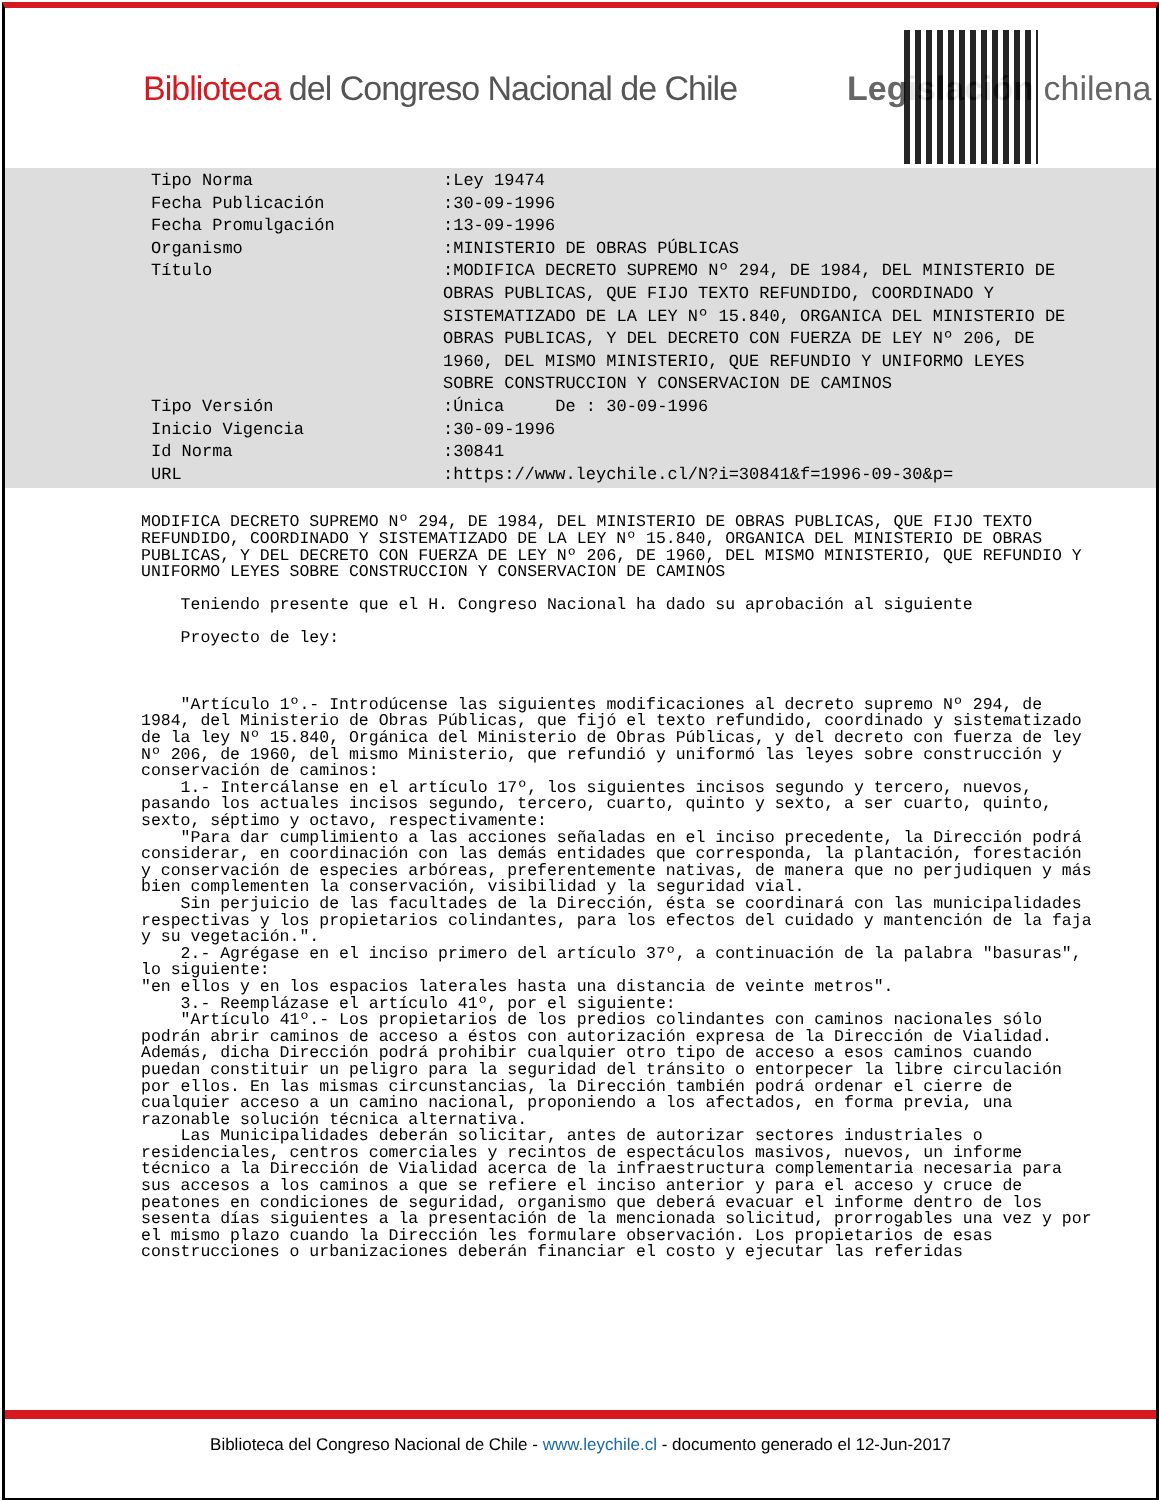Biblioteca del Congreso Nacional de Chile Legislación chilena
Tipo Norma :Ley 19474
Fecha Publicación :30-09-1996
Fecha Promulgación :13-09-1996
Organismo :MINISTERIO DE OBRAS PÚBLICAS
Título :MODIFICA DECRETO SUPREMO Nº 294, DE 1984, DEL MINISTERIO DE OBRAS PUBLICAS, QUE FIJO TEXTO REFUNDIDO, COORDINADO Y SISTEMATIZADO DE LA LEY Nº 15.840, ORGANICA DEL MINISTERIO DE OBRAS PUBLICAS, Y DEL DECRETO CON FUERZA DE LEY Nº 206, DE 1960, DEL MISMO MINISTERIO, QUE REFUNDIO Y UNIFORMO LEYES SOBRE CONSTRUCCION Y CONSERVACION DE CAMINOS
Tipo Versión :Única De : 30-09-1996
Inicio Vigencia :30-09-1996
Id Norma :30841
URL :https://www.leychile.cl/N?i=30841&f=1996-09-30&p=
MODIFICA DECRETO SUPREMO Nº 294, DE 1984, DEL MINISTERIO DE OBRAS PUBLICAS, QUE FIJO TEXTO REFUNDIDO, COORDINADO Y SISTEMATIZADO DE LA LEY Nº 15.840, ORGANICA DEL MINISTERIO DE OBRAS PUBLICAS, Y DEL DECRETO CON FUERZA DE LEY Nº 206, DE 1960, DEL MISMO MINISTERIO, QUE REFUNDIO Y UNIFORMO LEYES SOBRE CONSTRUCCION Y CONSERVACION DE CAMINOS Teniendo presente que el H. Congreso Nacional ha dado su aprobación al siguiente Proyecto de ley: "Artículo 1º.- Introdúcense las siguientes modificaciones al decreto supremo Nº 294, de 1984, del Ministerio de Obras Públicas, que fijó el texto refundido, coordinado y sistematizado de la ley Nº 15.840, Orgánica del Ministerio de Obras Públicas, y del decreto con fuerza de ley Nº 206, de 1960, del mismo Ministerio, que refundió y uniformó las leyes sobre construcción y conservación de caminos: 1.- Intercálanse en el artículo 17º, los siguientes incisos segundo y tercero, nuevos, pasando los actuales incisos segundo, tercero, cuarto, quinto y sexto, a ser cuarto, quinto, sexto, séptimo y octavo, respectivamente: "Para dar cumplimiento a las acciones señaladas en el inciso precedente, la Dirección podrá considerar, en coordinación con las demás entidades que corresponda, la plantación, forestación y conservación de especies arbóreas, preferentemente nativas, de manera que no perjudiquen y más bien complementen la conservación, visibilidad y la seguridad vial. Sin perjuicio de las facultades de la Dirección, ésta se coordinará con las municipalidades respectivas y los propietarios colindantes, para los efectos del cuidado y mantención de la faja y su vegetación.". 2.- Agrégase en el inciso primero del artículo 37º, a continuación de la palabra "basuras", lo siguiente: "en ellos y en los espacios laterales hasta una distancia de veinte metros". 3.- Reemplázase el artículo 41º, por el siguiente: "Artículo 41º.- Los propietarios de los predios colindantes con caminos nacionales sólo podrán abrir caminos de acceso a éstos con autorización expresa de la Dirección de Vialidad. Además, dicha Dirección podrá prohibir cualquier otro tipo de acceso a esos caminos cuando puedan constituir un peligro para la seguridad del tránsito o entorpecer la libre circulación por ellos. En las mismas circunstancias, la Dirección también podrá ordenar el cierre de cualquier acceso a un camino nacional, proponiendo a los afectados, en forma previa, una razonable solución técnica alternativa. Las Municipalidades deberán solicitar, antes de autorizar sectores industriales o residenciales, centros comerciales y recintos de espectáculos masivos, nuevos, un informe técnico a la Dirección de Vialidad acerca de la infraestructura complementaria necesaria para sus accesos a los caminos a que se refiere el inciso anterior y para el acceso y cruce de peatones en condiciones de seguridad, organismo que deberá evacuar el informe dentro de los sesenta días siguientes a la presentación de la mencionada solicitud, prorrogables una vez y por el mismo plazo cuando la Dirección les formulare observación. Los propietarios de esas construcciones o urbanizaciones deberán financiar el costo y ejecutar las referidas
Biblioteca del Congreso Nacional de Chile - www.leychile.cl - documento generado el 12-Jun-2017